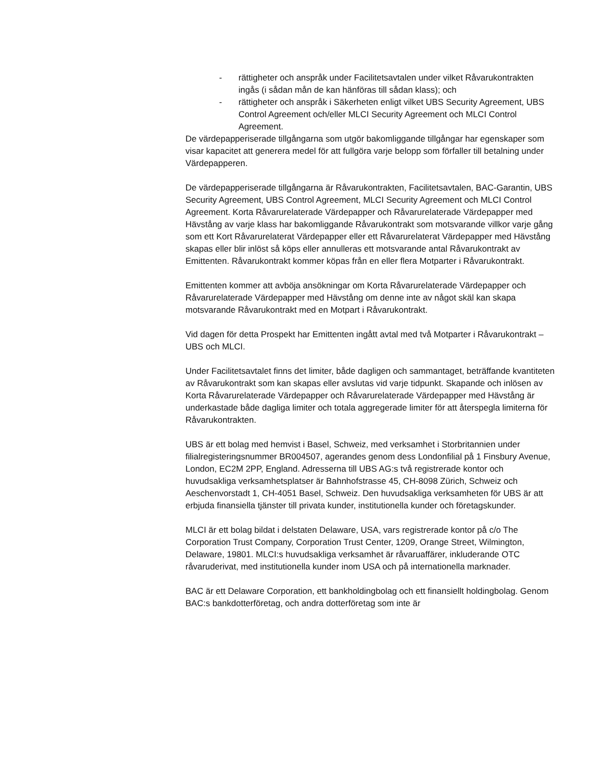- rättigheter och anspråk under Facilitetsavtalen under vilket Råvarukontrakten ingås (i sådan mån de kan hänföras till sådan klass); och
- rättigheter och anspråk i Säkerheten enligt vilket UBS Security Agreement, UBS Control Agreement och/eller MLCI Security Agreement och MLCI Control Agreement.
De värdepapperiserade tillgångarna som utgör bakomliggande tillgångar har egenskaper som visar kapacitet att generera medel för att fullgöra varje belopp som förfaller till betalning under Värdepapperen.
De värdepapperiserade tillgångarna är Råvarukontrakten, Facilitetsavtalen, BAC-Garantin, UBS Security Agreement, UBS Control Agreement, MLCI Security Agreement och MLCI Control Agreement. Korta Råvarurelaterade Värdepapper och Råvarurelaterade Värdepapper med Hävstång av varje klass har bakomliggande Råvarukontrakt som motsvarande villkor varje gång som ett Kort Råvarurelaterat Värdepapper eller ett Råvarurelaterat Värdepapper med Hävstång skapas eller blir inlöst så köps eller annulleras ett motsvarande antal Råvarukontrakt av Emittenten. Råvarukontrakt kommer köpas från en eller flera Motparter i Råvarukontrakt.
Emittenten kommer att avböja ansökningar om Korta Råvarurelaterade Värdepapper och Råvarurelaterade Värdepapper med Hävstång om denne inte av något skäl kan skapa motsvarande Råvarukontrakt med en Motpart i Råvarukontrakt.
Vid dagen för detta Prospekt har Emittenten ingått avtal med två Motparter i Råvarukontrakt – UBS och MLCI.
Under Facilitetsavtalet finns det limiter, både dagligen och sammantaget, beträffande kvantiteten av Råvarukontrakt som kan skapas eller avslutas vid varje tidpunkt. Skapande och inlösen av Korta Råvarurelaterade Värdepapper och Råvarurelaterade Värdepapper med Hävstång är underkastade både dagliga limiter och totala aggregerade limiter för att återspegla limiterna för Råvarukontrakten.
UBS är ett bolag med hemvist i Basel, Schweiz, med verksamhet i Storbritannien under filialregisteringsnummer BR004507, agerandes genom dess Londonfilial på 1 Finsbury Avenue, London, EC2M 2PP, England. Adresserna till UBS AG:s två registrerade kontor och huvudsakliga verksamhetsplatser är Bahnhofstrasse 45, CH-8098 Zürich, Schweiz och Aeschenvorstadt 1, CH-4051 Basel, Schweiz. Den huvudsakliga verksamheten för UBS är att erbjuda finansiella tjänster till privata kunder, institutionella kunder och företagskunder.
MLCI är ett bolag bildat i delstaten Delaware, USA, vars registrerade kontor på c/o The Corporation Trust Company, Corporation Trust Center, 1209, Orange Street, Wilmington, Delaware, 19801. MLCI:s huvudsakliga verksamhet är råvaruaffärer, inkluderande OTC råvaruderivat, med institutionella kunder inom USA och på internationella marknader.
BAC är ett Delaware Corporation, ett bankholdingbolag och ett finansiellt holdingbolag. Genom BAC:s bankdotterföretag, och andra dotterföretag som inte är